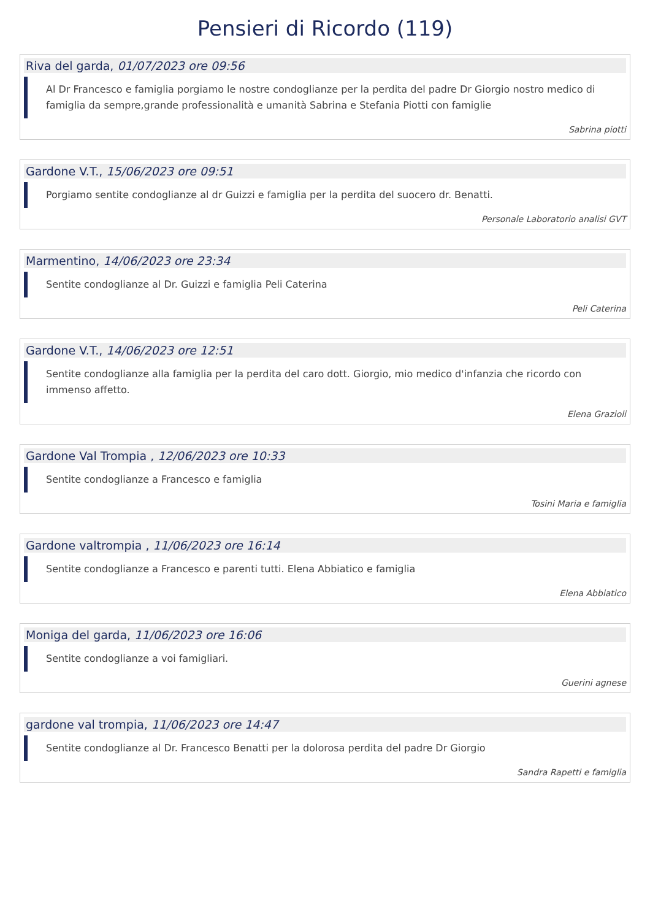Pensieri di Ricordo (119)
Riva del garda, 01/07/2023 ore 09:56
Al Dr Francesco e famiglia porgiamo le nostre condoglianze per la perdita del padre Dr Giorgio nostro medico di famiglia da sempre,grande professionalità e umanità Sabrina e Stefania Piotti con famiglie
Sabrina piotti
Gardone V.T., 15/06/2023 ore 09:51
Porgiamo sentite condoglianze al dr Guizzi e famiglia per la perdita del suocero dr. Benatti.
Personale Laboratorio analisi GVT
Marmentino, 14/06/2023 ore 23:34
Sentite condoglianze al Dr. Guizzi e famiglia Peli Caterina
Peli Caterina
Gardone V.T., 14/06/2023 ore 12:51
Sentite condoglianze alla famiglia per la perdita del caro dott. Giorgio, mio medico d'infanzia che ricordo con immenso affetto.
Elena Grazioli
Gardone Val Trompia , 12/06/2023 ore 10:33
Sentite condoglianze a Francesco e famiglia
Tosini Maria e famiglia
Gardone valtrompia , 11/06/2023 ore 16:14
Sentite condoglianze a Francesco e parenti tutti. Elena Abbiatico e famiglia
Elena Abbiatico
Moniga del garda, 11/06/2023 ore 16:06
Sentite condoglianze a voi famigliari.
Guerini agnese
gardone val trompia, 11/06/2023 ore 14:47
Sentite condoglianze al Dr. Francesco Benatti per la dolorosa perdita del padre Dr Giorgio
Sandra Rapetti e famiglia